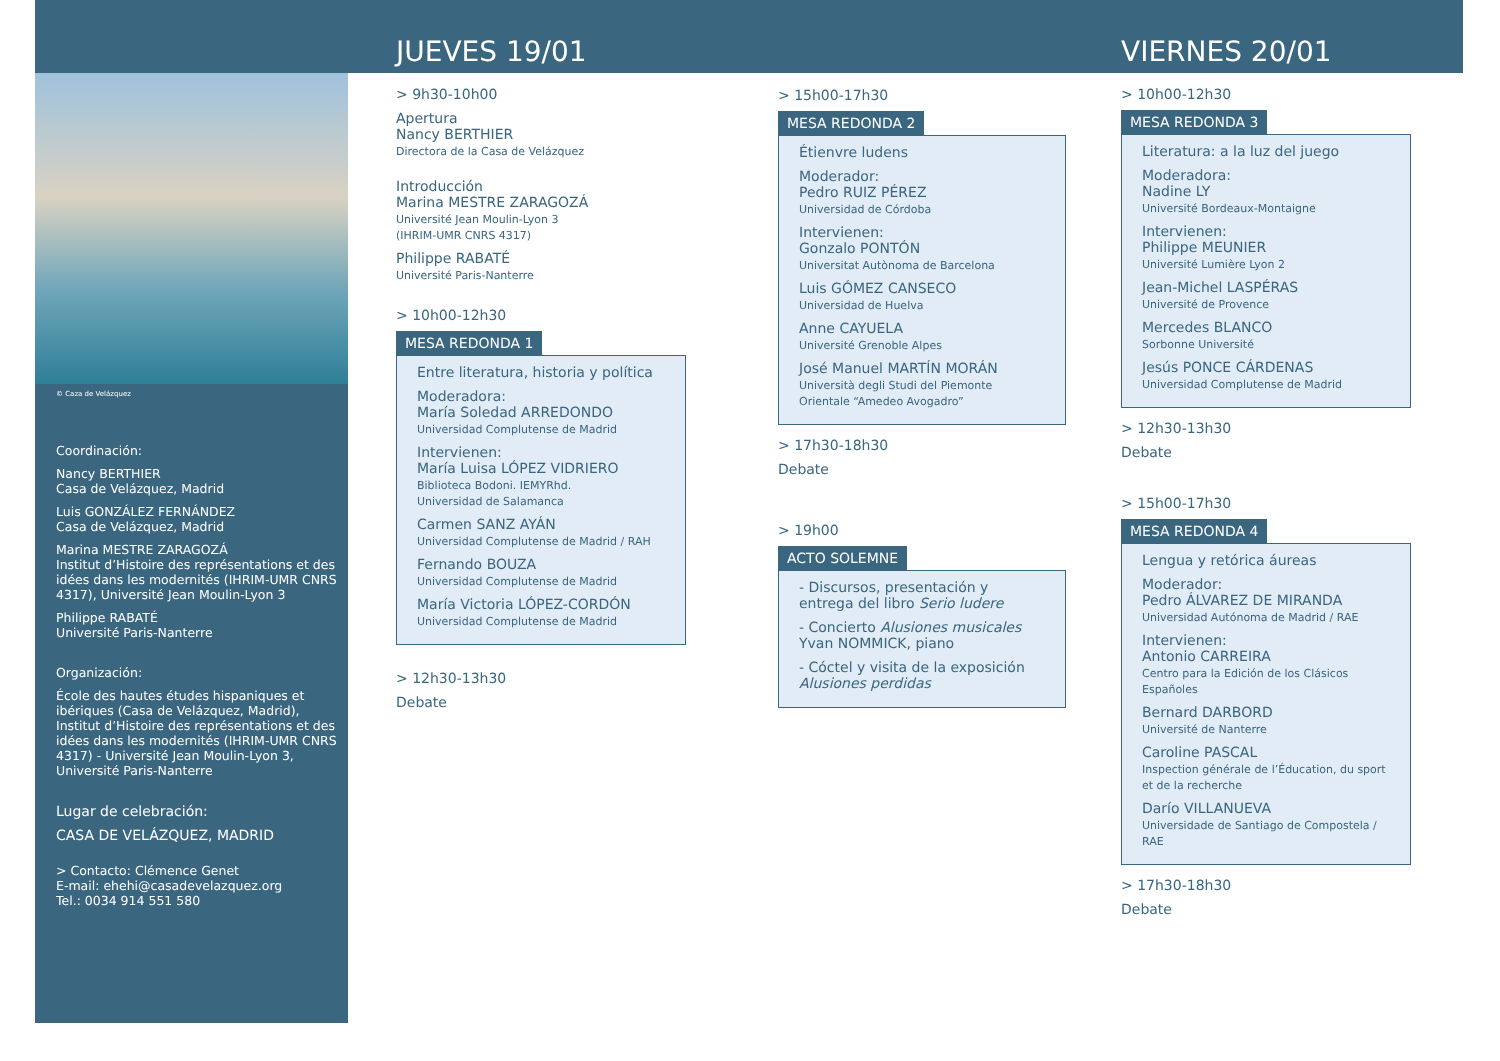© Caza de Velázquez
Coordinación:
Nancy BERTHIER
Casa de Velázquez, Madrid
Luis GONZÁLEZ FERNÁNDEZ
Casa de Velázquez, Madrid
Marina MESTRE ZARAGOZÁ
Institut d’Histoire des représentations et des idées dans les modernités (IHRIM-UMR CNRS 4317), Université Jean Moulin-Lyon 3
Philippe RABATÉ
Université Paris-Nanterre
Organización:
École des hautes études hispaniques et ibériques (Casa de Velázquez, Madrid), Institut d’Histoire des représentations et des idées dans les modernités (IHRIM-UMR CNRS 4317) - Université Jean Moulin-Lyon 3, Université Paris-Nanterre
Lugar de celebración:
CASA DE VELÁZQUEZ, MADRID
> Contacto: Clémence Genet
E-mail: ehehi@casadevelazquez.org
Tel.: 0034 914 551 580
JUEVES 19/01
> 9h30-10h00
Apertura
Nancy BERTHIER
Directora de la Casa de Velázquez
Introducción
Marina MESTRE ZARAGOZÁ
Université Jean Moulin-Lyon 3
(IHRIM-UMR CNRS 4317)
Philippe RABATÉ
Université Paris-Nanterre
> 10h00-12h30
MESA REDONDA 1
Entre literatura, historia y política
Moderadora:
María Soledad ARREDONDO
Universidad Complutense de Madrid
Intervienen:
María Luisa LÓPEZ VIDRIERO
Biblioteca Bodoni. IEMYRhd.
Universidad de Salamanca
Carmen SANZ AYÁN
Universidad Complutense de Madrid / RAH
Fernando BOUZA
Universidad Complutense de Madrid
María Victoria LÓPEZ-CORDÓN
Universidad Complutense de Madrid
> 12h30-13h30
Debate
> 15h00-17h30
MESA REDONDA 2
Étienvre ludens
Moderador:
Pedro RUIZ PÉREZ
Universidad de Córdoba
Intervienen:
Gonzalo PONTÓN
Universitat Autònoma de Barcelona
Luis GÓMEZ CANSECO
Universidad de Huelva
Anne CAYUELA
Université Grenoble Alpes
José Manuel MARTÍN MORÁN
Università degli Studi del Piemonte Orientale “Amedeo Avogadro”
> 17h30-18h30
Debate
> 19h00
ACTO SOLEMNE
- Discursos, presentación y entrega del libro Serio ludere
- Concierto Alusiones musicales
Yvan NOMMICK, piano
- Cóctel y visita de la exposición Alusiones perdidas
VIERNES 20/01
> 10h00-12h30
MESA REDONDA 3
Literatura: a la luz del juego
Moderadora:
Nadine LY
Université Bordeaux-Montaigne
Intervienen:
Philippe MEUNIER
Université Lumière Lyon 2
Jean-Michel LASPÉRAS
Université de Provence
Mercedes BLANCO
Sorbonne Université
Jesús PONCE CÁRDENAS
Universidad Complutense de Madrid
> 12h30-13h30
Debate
> 15h00-17h30
MESA REDONDA 4
Lengua y retórica áureas
Moderador:
Pedro ÁLVAREZ DE MIRANDA
Universidad Autónoma de Madrid / RAE
Intervienen:
Antonio CARREIRA
Centro para la Edición de los Clásicos Españoles
Bernard DARBORD
Université de Nanterre
Caroline PASCAL
Inspection générale de l’Éducation, du sport et de la recherche
Darío VILLANUEVA
Universidade de Santiago de Compostela / RAE
> 17h30-18h30
Debate